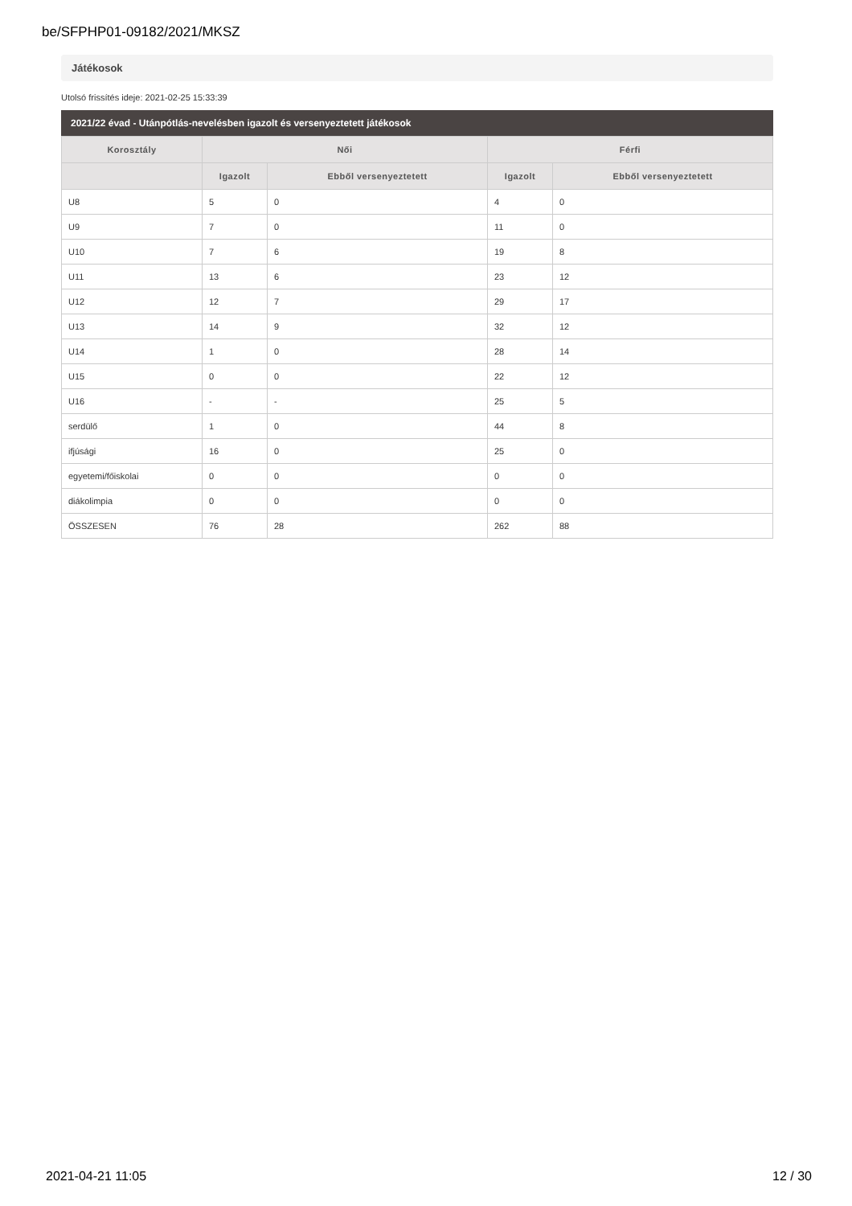be/SFPHP01-09182/2021/MKSZ
Játékosok
Utolsó frissítés ideje: 2021-02-25 15:33:39
2021/22 évad - Utánpótlás-nevelésben igazolt és versenyeztetett játékosok
| Korosztály | Női | | Férfi | |
| --- | --- | --- | --- | --- |
| | Igazolt | Ebből versenyeztetett | Igazolt | Ebből versenyeztetett |
| U8 | 5 | 0 | 4 | 0 |
| U9 | 7 | 0 | 11 | 0 |
| U10 | 7 | 6 | 19 | 8 |
| U11 | 13 | 6 | 23 | 12 |
| U12 | 12 | 7 | 29 | 17 |
| U13 | 14 | 9 | 32 | 12 |
| U14 | 1 | 0 | 28 | 14 |
| U15 | 0 | 0 | 22 | 12 |
| U16 | - | - | 25 | 5 |
| serdülő | 1 | 0 | 44 | 8 |
| ifjúsági | 16 | 0 | 25 | 0 |
| egyetemi/főiskolai | 0 | 0 | 0 | 0 |
| diákolimpia | 0 | 0 | 0 | 0 |
| ÖSSZESEN | 76 | 28 | 262 | 88 |
2021-04-21 11:05 12 / 30